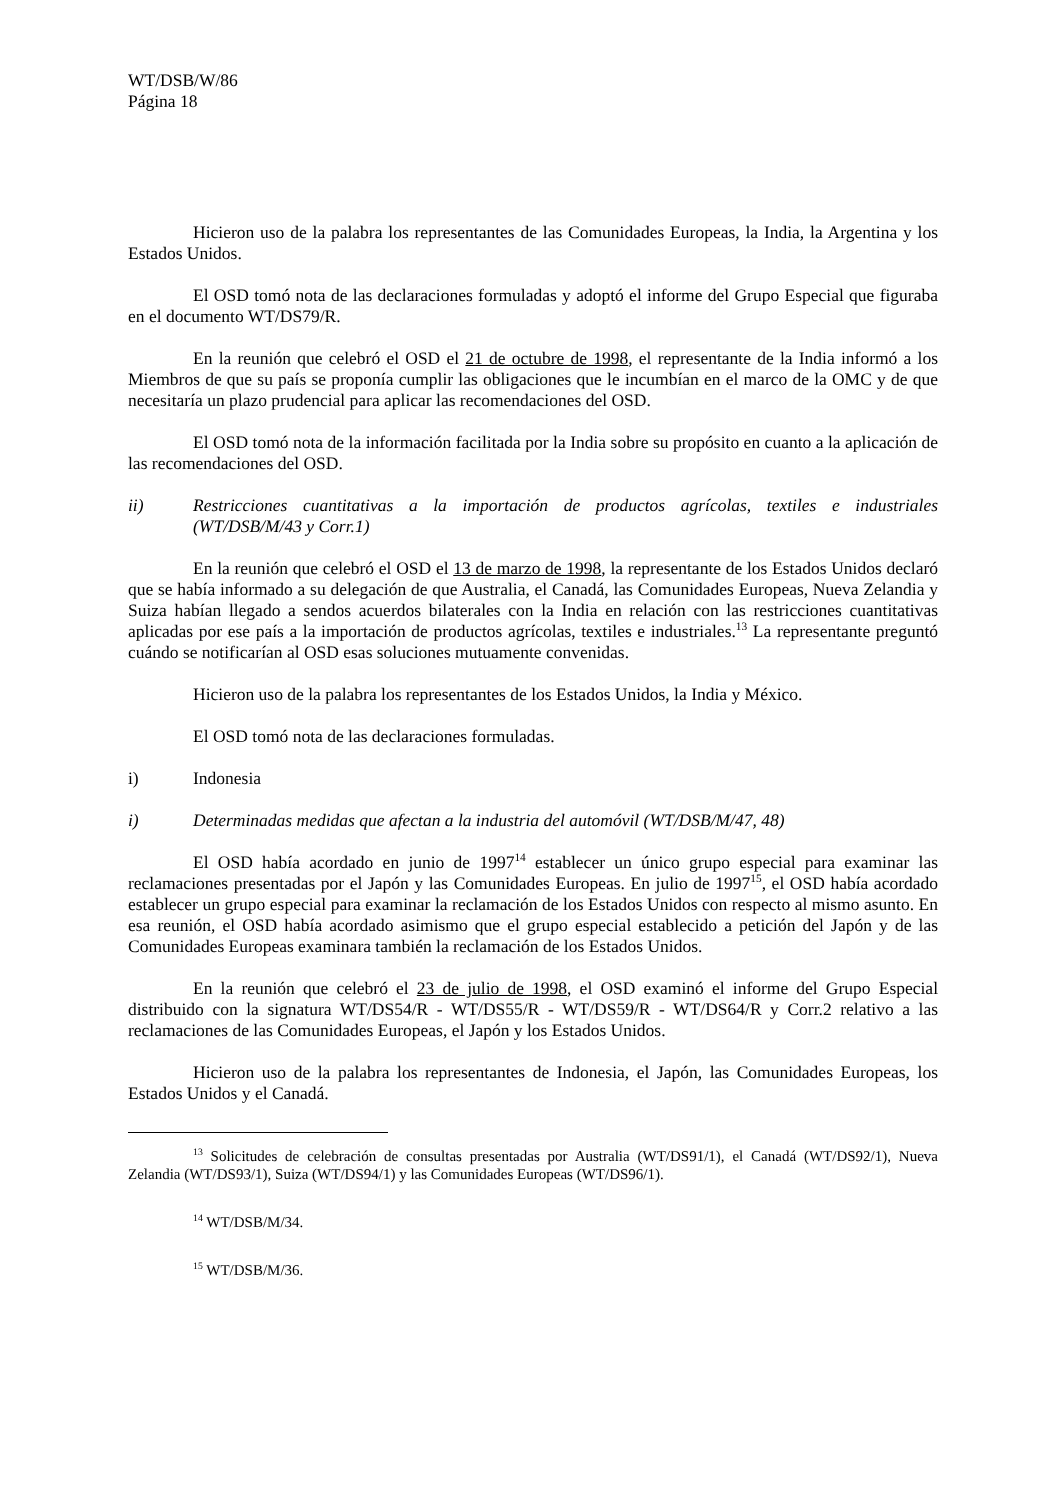WT/DSB/W/86
Página 18
Hicieron uso de la palabra los representantes de las Comunidades Europeas, la India, la Argentina y los Estados Unidos.
El OSD tomó nota de las declaraciones formuladas y adoptó el informe del Grupo Especial que figuraba en el documento WT/DS79/R.
En la reunión que celebró el OSD el 21 de octubre de 1998, el representante de la India informó a los Miembros de que su país se proponía cumplir las obligaciones que le incumbían en el marco de la OMC y de que necesitaría un plazo prudencial para aplicar las recomendaciones del OSD.
El OSD tomó nota de la información facilitada por la India sobre su propósito en cuanto a la aplicación de las recomendaciones del OSD.
ii) Restricciones cuantitativas a la importación de productos agrícolas, textiles e industriales (WT/DSB/M/43 y Corr.1)
En la reunión que celebró el OSD el 13 de marzo de 1998, la representante de los Estados Unidos declaró que se había informado a su delegación de que Australia, el Canadá, las Comunidades Europeas, Nueva Zelandia y Suiza habían llegado a sendos acuerdos bilaterales con la India en relación con las restricciones cuantitativas aplicadas por ese país a la importación de productos agrícolas, textiles e industriales.<sup>13</sup> La representante preguntó cuándo se notificarían al OSD esas soluciones mutuamente convenidas.
Hicieron uso de la palabra los representantes de los Estados Unidos, la India y México.
El OSD tomó nota de las declaraciones formuladas.
i) Indonesia
i) Determinadas medidas que afectan a la industria del automóvil (WT/DSB/M/47, 48)
El OSD había acordado en junio de 1997<sup>14</sup> establecer un único grupo especial para examinar las reclamaciones presentadas por el Japón y las Comunidades Europeas. En julio de 1997<sup>15</sup>, el OSD había acordado establecer un grupo especial para examinar la reclamación de los Estados Unidos con respecto al mismo asunto. En esa reunión, el OSD había acordado asimismo que el grupo especial establecido a petición del Japón y de las Comunidades Europeas examinara también la reclamación de los Estados Unidos.
En la reunión que celebró el 23 de julio de 1998, el OSD examinó el informe del Grupo Especial distribuido con la signatura WT/DS54/R - WT/DS55/R - WT/DS59/R - WT/DS64/R y Corr.2 relativo a las reclamaciones de las Comunidades Europeas, el Japón y los Estados Unidos.
Hicieron uso de la palabra los representantes de Indonesia, el Japón, las Comunidades Europeas, los Estados Unidos y el Canadá.
<sup>13</sup> Solicitudes de celebración de consultas presentadas por Australia (WT/DS91/1), el Canadá (WT/DS92/1), Nueva Zelandia (WT/DS93/1), Suiza (WT/DS94/1) y las Comunidades Europeas (WT/DS96/1).
<sup>14</sup> WT/DSB/M/34.
<sup>15</sup> WT/DSB/M/36.